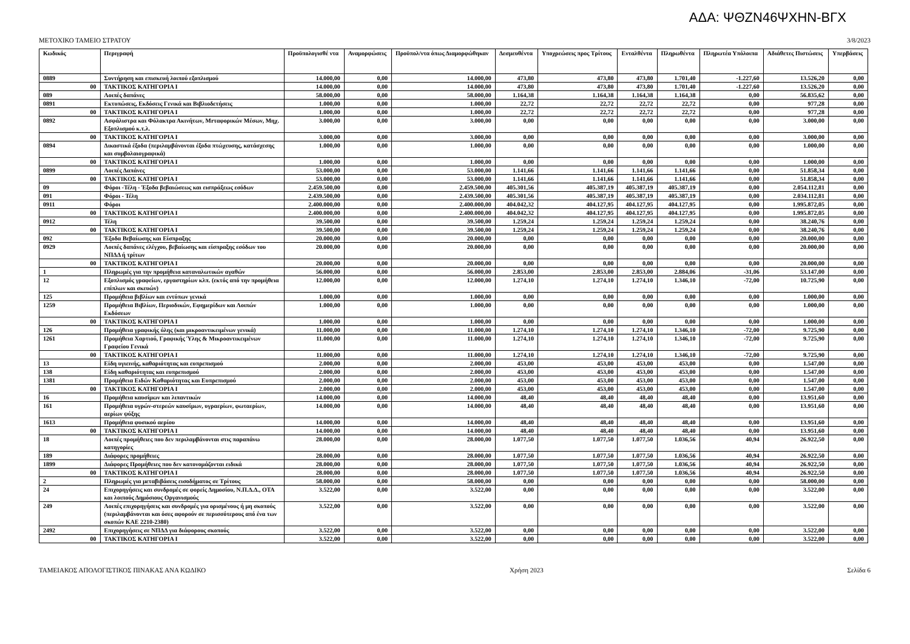ΑΔΑ: ΨΘΖΝ46ΨΧΗΝ-ΒΓΧ
ΜΕΤΟΧΙΚΟ ΤΑΜΕΙΟ ΣΤΡΑΤΟΥ 3/8/2023
| Κωδικός | | Περιγραφή | Προϋπολογισθέ ντα | Αναμορφώσεις | Προϋπολ/ντα όπως Διαμορφώθηκαν | Δεσμευθέντα | Υποχρεώσεις προς Τρίτους | Ενταλθέντα | Πληρωθέντα | Πληρωτέα Υπόλοιπα | Αδιάθετες Πιστώσεις | Υπερβάσεις |
| --- | --- | --- | --- | --- | --- | --- | --- | --- | --- | --- | --- | --- |
| 0889 | | Συντήρηση και επισκευή λοιπού εξοπλισμού | 14.000,00 | 0,00 | 14.000,00 | 473,80 | 473,80 | 473,80 | 1.701,40 | -1.227,60 | 13.526,20 | 0,00 |
| | 00 | ΤΑΚΤΙΚΟΣ ΚΑΤΗΓΟΡΙΑ Ι | 14.000,00 | 0,00 | 14.000,00 | 473,80 | 473,80 | 473,80 | 1.701,40 | -1.227,60 | 13.526,20 | 0,00 |
| 089 | | Λοιπές δαπάνες | 58.000,00 | 0,00 | 58.000,00 | 1.164,38 | 1.164,38 | 1.164,38 | 1.164,38 | 0,00 | 56.835,62 | 0,00 |
| 0891 | | Εκτυπώσεις, Εκδόσεις Γενικά και Βιβλιοδετήσεις | 1.000,00 | 0,00 | 1.000,00 | 22,72 | 22,72 | 22,72 | 22,72 | 0,00 | 977,28 | 0,00 |
| | 00 | ΤΑΚΤΙΚΟΣ ΚΑΤΗΓΟΡΙΑ Ι | 1.000,00 | 0,00 | 1.000,00 | 22,72 | 22,72 | 22,72 | 22,72 | 0,00 | 977,28 | 0,00 |
| 0892 | | Ασφάλιστρα και Φύλακτρα Ακινήτων, Μrταφορικών Μέσων, Μηχ. Εξοπλισμού κ.τ.λ. | 3.000,00 | 0,00 | 3.000,00 | 0,00 | 0,00 | 0,00 | 0,00 | 0,00 | 3.000,00 | 0,00 |
| | 00 | ΤΑΚΤΙΚΟΣ ΚΑΤΗΓΟΡΙΑ Ι | 3.000,00 | 0,00 | 3.000,00 | 0,00 | 0,00 | 0,00 | 0,00 | 0,00 | 3.000,00 | 0,00 |
| 0894 | | Δικαστικά έξοδα (περιλαμβάνονται έξοδα πτώχευσης, κατάσχεσης και συμβολαιογραφικά) | 1.000,00 | 0,00 | 1.000,00 | 0,00 | 0,00 | 0,00 | 0,00 | 0,00 | 1.000,00 | 0,00 |
| | 00 | ΤΑΚΤΙΚΟΣ ΚΑΤΗΓΟΡΙΑ Ι | 1.000,00 | 0,00 | 1.000,00 | 0,00 | 0,00 | 0,00 | 0,00 | 0,00 | 1.000,00 | 0,00 |
| 0899 | | Λοιπές Δαπάνες | 53.000,00 | 0,00 | 53.000,00 | 1.141,66 | 1.141,66 | 1.141,66 | 1.141,66 | 0,00 | 51.858,34 | 0,00 |
| | 00 | ΤΑΚΤΙΚΟΣ ΚΑΤΗΓΟΡΙΑ Ι | 53.000,00 | 0,00 | 53.000,00 | 1.141,66 | 1.141,66 | 1.141,66 | 1.141,66 | 0,00 | 51.858,34 | 0,00 |
| 09 | | Φόροι -Τέλη - Έξοδα βεβαιώσεως και εισπράξεως εσόδων | 2.459.500,00 | 0,00 | 2.459.500,00 | 405.301,56 | 405.387,19 | 405.387,19 | 405.387,19 | 0,00 | 2.054.112,81 | 0,00 |
| 091 | | Φόροι - Τέλη | 2.439.500,00 | 0,00 | 2.439.500,00 | 405.301,56 | 405.387,19 | 405.387,19 | 405.387,19 | 0,00 | 2.034.112,81 | 0,00 |
| 0911 | | Φόροι | 2.400.000,00 | 0,00 | 2.400.000,00 | 404.042,32 | 404.127,95 | 404.127,95 | 404.127,95 | 0,00 | 1.995.872,05 | 0,00 |
| | 00 | ΤΑΚΤΙΚΟΣ ΚΑΤΗΓΟΡΙΑ Ι | 2.400.000,00 | 0,00 | 2.400.000,00 | 404.042,32 | 404.127,95 | 404.127,95 | 404.127,95 | 0,00 | 1.995.872,05 | 0,00 |
| 0912 | | Τέλη | 39.500,00 | 0,00 | 39.500,00 | 1.259,24 | 1.259,24 | 1.259,24 | 1.259,24 | 0,00 | 38.240,76 | 0,00 |
| | 00 | ΤΑΚΤΙΚΟΣ ΚΑΤΗΓΟΡΙΑ Ι | 39.500,00 | 0,00 | 39.500,00 | 1.259,24 | 1.259,24 | 1.259,24 | 1.259,24 | 0,00 | 38.240,76 | 0,00 |
| 092 | | Έξοδα Βεβαίωσης και Είσπραξης | 20.000,00 | 0,00 | 20.000,00 | 0,00 | 0,00 | 0,00 | 0,00 | 0,00 | 20.000,00 | 0,00 |
| 0929 | | Λοιπές δαπάνες ελέγχου, βεβαίωσης και είσπραξης εσόδων του ΝΠΔΔ ή τρίτων | 20.000,00 | 0,00 | 20.000,00 | 0,00 | 0,00 | 0,00 | 0,00 | 0,00 | 20.000,00 | 0,00 |
| | 00 | ΤΑΚΤΙΚΟΣ ΚΑΤΗΓΟΡΙΑ Ι | 20.000,00 | 0,00 | 20.000,00 | 0,00 | 0,00 | 0,00 | 0,00 | 0,00 | 20.000,00 | 0,00 |
| 1 | | Πληρωμές για την προμήθεια καταναλωτικών αγαθών | 56.000,00 | 0,00 | 56.000,00 | 2.853,00 | 2.853,00 | 2.853,00 | 2.884,06 | -31,06 | 53.147,00 | 0,00 |
| 12 | | Εξοπλισμός γραφείων, εργαστηρίων κλπ. (εκτός από την προμήθεια επίπλων και σκευών) | 12.000,00 | 0,00 | 12.000,00 | 1.274,10 | 1.274,10 | 1.274,10 | 1.346,10 | -72,00 | 10.725,90 | 0,00 |
| 125 | | Προμήθεια βιβλίων και εντύπων γενικά | 1.000,00 | 0,00 | 1.000,00 | 0,00 | 0,00 | 0,00 | 0,00 | 0,00 | 1.000,00 | 0,00 |
| 1259 | | Προμήθεια Βιβλίων, Περιοδικών, Εφημερίδων και Λοιπών Εκδόσεων | 1.000,00 | 0,00 | 1.000,00 | 0,00 | 0,00 | 0,00 | 0,00 | 0,00 | 1.000,00 | 0,00 |
| | 00 | ΤΑΚΤΙΚΟΣ ΚΑΤΗΓΟΡΙΑ Ι | 1.000,00 | 0,00 | 1.000,00 | 0,00 | 0,00 | 0,00 | 0,00 | 0,00 | 1.000,00 | 0,00 |
| 126 | | Προμήθεια γραφικής ύλης (και μικροαντικειμένων γενικά) | 11.000,00 | 0,00 | 11.000,00 | 1.274,10 | 1.274,10 | 1.274,10 | 1.346,10 | -72,00 | 9.725,90 | 0,00 |
| 1261 | | Προμήθεια Χαρτιού, Γραφικής Ύλης & Μικροαντικειμένων Γραφείου Γενικά | 11.000,00 | 0,00 | 11.000,00 | 1.274,10 | 1.274,10 | 1.274,10 | 1.346,10 | -72,00 | 9.725,90 | 0,00 |
| | 00 | ΤΑΚΤΙΚΟΣ ΚΑΤΗΓΟΡΙΑ Ι | 11.000,00 | 0,00 | 11.000,00 | 1.274,10 | 1.274,10 | 1.274,10 | 1.346,10 | -72,00 | 9.725,90 | 0,00 |
| 13 | | Είδη υγιεινής, καθαριότητας και ευπρεπισμού | 2.000,00 | 0,00 | 2.000,00 | 453,00 | 453,00 | 453,00 | 453,00 | 0,00 | 1.547,00 | 0,00 |
| 138 | | Είδη καθαριότητας και ευπρεπισμού | 2.000,00 | 0,00 | 2.000,00 | 453,00 | 453,00 | 453,00 | 453,00 | 0,00 | 1.547,00 | 0,00 |
| 1381 | | Προμήθεια Ειδών Καθαριότητας και Ευπρεπισμού | 2.000,00 | 0,00 | 2.000,00 | 453,00 | 453,00 | 453,00 | 453,00 | 0,00 | 1.547,00 | 0,00 |
| | 00 | ΤΑΚΤΙΚΟΣ ΚΑΤΗΓΟΡΙΑ Ι | 2.000,00 | 0,00 | 2.000,00 | 453,00 | 453,00 | 453,00 | 453,00 | 0,00 | 1.547,00 | 0,00 |
| 16 | | Προμήθεια καυσίμων και λιπαντικών | 14.000,00 | 0,00 | 14.000,00 | 48,40 | 48,40 | 48,40 | 48,40 | 0,00 | 13.951,60 | 0,00 |
| 161 | | Προμήθεια υγρών-στερεών καυσίμων, υγραερίων, φωταερίων, αερίων ψύξης | 14.000,00 | 0,00 | 14.000,00 | 48,40 | 48,40 | 48,40 | 48,40 | 0,00 | 13.951,60 | 0,00 |
| 1613 | | Προμήθεια φυσικού αερίου | 14.000,00 | 0,00 | 14.000,00 | 48,40 | 48,40 | 48,40 | 48,40 | 0,00 | 13.951,60 | 0,00 |
| | 00 | ΤΑΚΤΙΚΟΣ ΚΑΤΗΓΟΡΙΑ Ι | 14.000,00 | 0,00 | 14.000,00 | 48,40 | 48,40 | 48,40 | 48,40 | 0,00 | 13.951,60 | 0,00 |
| 18 | | Λοιπές προμήθειες που δεν περιλαμβάνονται στις παραπάνω κατηγορίες | 28.000,00 | 0,00 | 28.000,00 | 1.077,50 | 1.077,50 | 1.077,50 | 1.036,56 | 40,94 | 26.922,50 | 0,00 |
| 189 | | Διάφορες προμήθειες | 28.000,00 | 0,00 | 28.000,00 | 1.077,50 | 1.077,50 | 1.077,50 | 1.036,56 | 40,94 | 26.922,50 | 0,00 |
| 1899 | | Διάφορες Προμήθειες που δεν κατονομάζονται ειδικά | 28.000,00 | 0,00 | 28.000,00 | 1.077,50 | 1.077,50 | 1.077,50 | 1.036,56 | 40,94 | 26.922,50 | 0,00 |
| | 00 | ΤΑΚΤΙΚΟΣ ΚΑΤΗΓΟΡΙΑ Ι | 28.000,00 | 0,00 | 28.000,00 | 1.077,50 | 1.077,50 | 1.077,50 | 1.036,56 | 40,94 | 26.922,50 | 0,00 |
| 2 | | Πληρωμές για μεταβιβάσεις εισοδήματος σε Τρίτους | 58.000,00 | 0,00 | 58.000,00 | 0,00 | 0,00 | 0,00 | 0,00 | 0,00 | 58.000,00 | 0,00 |
| 24 | | Επιχορηγήσεις και συνδρομές σε φορείς Δημοσίου, Ν.Π.Δ.Δ., ΟΤΑ και λοιπούς Δημόσιους Οργανισμούς | 3.522,00 | 0,00 | 3.522,00 | 0,00 | 0,00 | 0,00 | 0,00 | 0,00 | 3.522,00 | 0,00 |
| 249 | | Λοιπές επιχορηγήσεις και συνδρομές για ορισμένους ή μη σκοπούς (περιλαμβάνονται και όσες αφορούν σε περισσότερους από ένα των σκοπών ΚΑΕ 2210-2380) | 3.522,00 | 0,00 | 3.522,00 | 0,00 | 0,00 | 0,00 | 0,00 | 0,00 | 3.522,00 | 0,00 |
| 2492 | | Επιχορηγήσεις σε ΝΠΔΔ για διάφορους σκοπούς | 3.522,00 | 0,00 | 3.522,00 | 0,00 | 0,00 | 0,00 | 0,00 | 0,00 | 3.522,00 | 0,00 |
| | 00 | ΤΑΚΤΙΚΟΣ ΚΑΤΗΓΟΡΙΑ Ι | 3.522,00 | 0,00 | 3.522,00 | 0,00 | 0,00 | 0,00 | 0,00 | 0,00 | 3.522,00 | 0,00 |
ΤΑΜΕΙΑΚΟΣ ΑΠΟΛΟΓΙΣΤΙΚΟΣ ΠΙΝΑΚΑΣ ΑΝΑ ΚΩΔΙΚΟ Χρήση 2023 Σελίδα 6